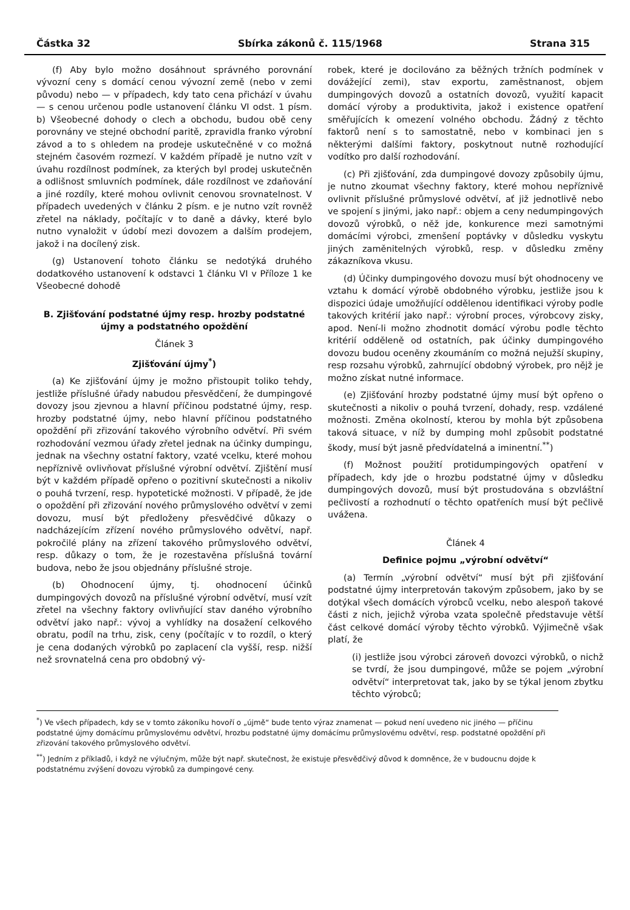Částka 32 Sbírka zákonů č. 115/1968 Strana 315
(f) Aby bylo možno dosáhnout správného porovnání vývozní ceny s domácí cenou vývozní země (nebo v zemi původu) nebo — v případech, kdy tato cena přichází v úvahu — s cenou určenou podle ustanovení článku VI odst. 1 písm. b) Všeobecné dohody o clech a obchodu, budou obě ceny porovnány ve stejné obchodní paritě, zpravidla franko výrobní závod a to s ohledem na prodeje uskutečněné v co možná stejném časovém rozmezí. V každém případě je nutno vzít v úvahu rozdílnost podmínek, za kterých byl prodej uskutečněn a odlišnost smluvních podmínek, dále rozdílnost ve zdaňování a jiné rozdíly, které mohou ovlivnit cenovou srovnatelnost. V případech uvedených v článku 2 písm. e je nutno vzít rovněž zřetel na náklady, počítajíc v to daně a dávky, které bylo nutno vynaložit v údobí mezi dovozem a dalším prodejem, jakož i na docílený zisk.
(g) Ustanovení tohoto článku se nedotýká druhého dodatkového ustanovení k odstavci 1 článku VI v Příloze 1 ke Všeobecné dohodě
B. Zjišťování podstatné újmy resp. hrozby podstatné újmy a podstatného opoždění
Článek 3
Zjišťování újmy<sup>*</sup>)
(a) Ke zjišťování újmy je možno přistoupit toliko tehdy, jestliže příslušné úřady nabudou přesvědčení, že dumpingové dovozy jsou zjevnou a hlavní příčinou podstatné újmy, resp. hrozby podstatné újmy, nebo hlavní příčinou podstatného opoždění při zřizování takového výrobního odvětví. Při svém rozhodování vezmou úřady zřetel jednak na účinky dumpingu, jednak na všechny ostatní faktory, vzaté vcelku, které mohou nepříznivě ovlivňovat příslušné výrobní odvětví. Zjištění musí být v každém případě opřeno o pozitivní skutečnosti a nikoliv o pouhá tvrzení, resp. hypotetické možnosti. V případě, že jde o opoždění při zřizování nového průmyslového odvětví v zemi dovozu, musí být předloženy přesvědčivé důkazy o nadcházejícím zřízení nového průmyslového odvětví, např. pokročilé plány na zřízení takového průmyslového odvětví, resp. důkazy o tom, že je rozestavěna příslušná tovární budova, nebo že jsou objednány příslušné stroje.
(b) Ohodnocení újmy, tj. ohodnocení účinků dumpingových dovozů na příslušné výrobní odvětví, musí vzít zřetel na všechny faktory ovlivňující stav daného výrobního odvětví jako např.: vývoj a vyhlídky na dosažení celkového obratu, podíl na trhu, zisk, ceny (počítajíc v to rozdíl, o který je cena dodaných výrobků po zaplacení cla vyšší, resp. nižší než srovnatelná cena pro obdobný vý-
robek, které je docilováno za běžných tržních podmínek v dovážející zemi), stav exportu, zaměstnanost, objem dumpingových dovozů a ostatních dovozů, využití kapacit domácí výroby a produktivita, jakož i existence opatření směřujících k omezení volného obchodu. Žádný z těchto faktorů není s to samostatně, nebo v kombinaci jen s některými dalšími faktory, poskytnout nutně rozhodující vodítko pro další rozhodování.
(c) Při zjišťování, zda dumpingové dovozy způsobily újmu, je nutno zkoumat všechny faktory, které mohou nepříznivě ovlivnit příslušné průmyslové odvětví, ať již jednotlivě nebo ve spojení s jinými, jako např.: objem a ceny nedumpingových dovozů výrobků, o něž jde, konkurence mezi samotnými domácími výrobci, zmenšení poptávky v důsledku vyskytu jiných zaměnitelných výrobků, resp. v důsledku změny zákazníkova vkusu.
(d) Účinky dumpingového dovozu musí být ohodnoceny ve vztahu k domácí výrobě obdobného výrobku, jestliže jsou k dispozici údaje umožňující oddělenou identifikaci výroby podle takových kritérií jako např.: výrobní proces, výrobcovy zisky, apod. Není-li možno zhodnotit domácí výrobu podle těchto kritérií odděleně od ostatních, pak účinky dumpingového dovozu budou oceněny zkoumáním co možná nejužší skupiny, resp rozsahu výrobků, zahrnující obdobný výrobek, pro nějž je možno získat nutné informace.
(e) Zjišťování hrozby podstatné újmy musí být opřeno o skutečnosti a nikoliv o pouhá tvrzení, dohady, resp. vzdálené možnosti. Změna okolností, kterou by mohla být způsobena taková situace, v níž by dumping mohl způsobit podstatné škody, musí být jasně předvídatelná a iminentní.<sup>**</sup>)
(f) Možnost použití protidumpingových opatření v případech, kdy jde o hrozbu podstatné újmy v důsledku dumpingových dovozů, musí být prostudována s obzvláštní pečlivostí a rozhodnutí o těchto opatřeních musí být pečlivě uvážena.
Článek 4
Definice pojmu „výrobní odvětví“
(a) Termín „výrobní odvětví“ musí být při zjišťování podstatné újmy interpretován takovým způsobem, jako by se dotýkal všech domácích výrobců vcelku, nebo alespoň takové části z nich, jejichž výroba vzata společně představuje větší část celkové domácí výroby těchto výrobků. Výjimečně však platí, že
(i) jestliže jsou výrobci zároveň dovozci výrobků, o nichž se tvrdí, že jsou dumpingové, může se pojem „výrobní odvětví“ interpretovat tak, jako by se týkal jenom zbytku těchto výrobců;
<sup>*</sup>) Ve všech případech, kdy se v tomto zákoníku hovoří o „újmě“ bude tento výraz znamenat — pokud není uvedeno nic jiného — příčinu podstatné újmy domácímu průmyslovému odvětví, hrozbu podstatné újmy domácímu průmyslovému odvětví, resp. podstatné opoždění při zřizování takového průmyslového odvětví.
<sup>**</sup>) Jedním z příkladů, i když ne výlučným, může být např. skutečnost, že existuje přesvědčivý důvod k domněnce, že v budoucnu dojde k podstatnému zvýšení dovozu výrobků za dumpingové ceny.